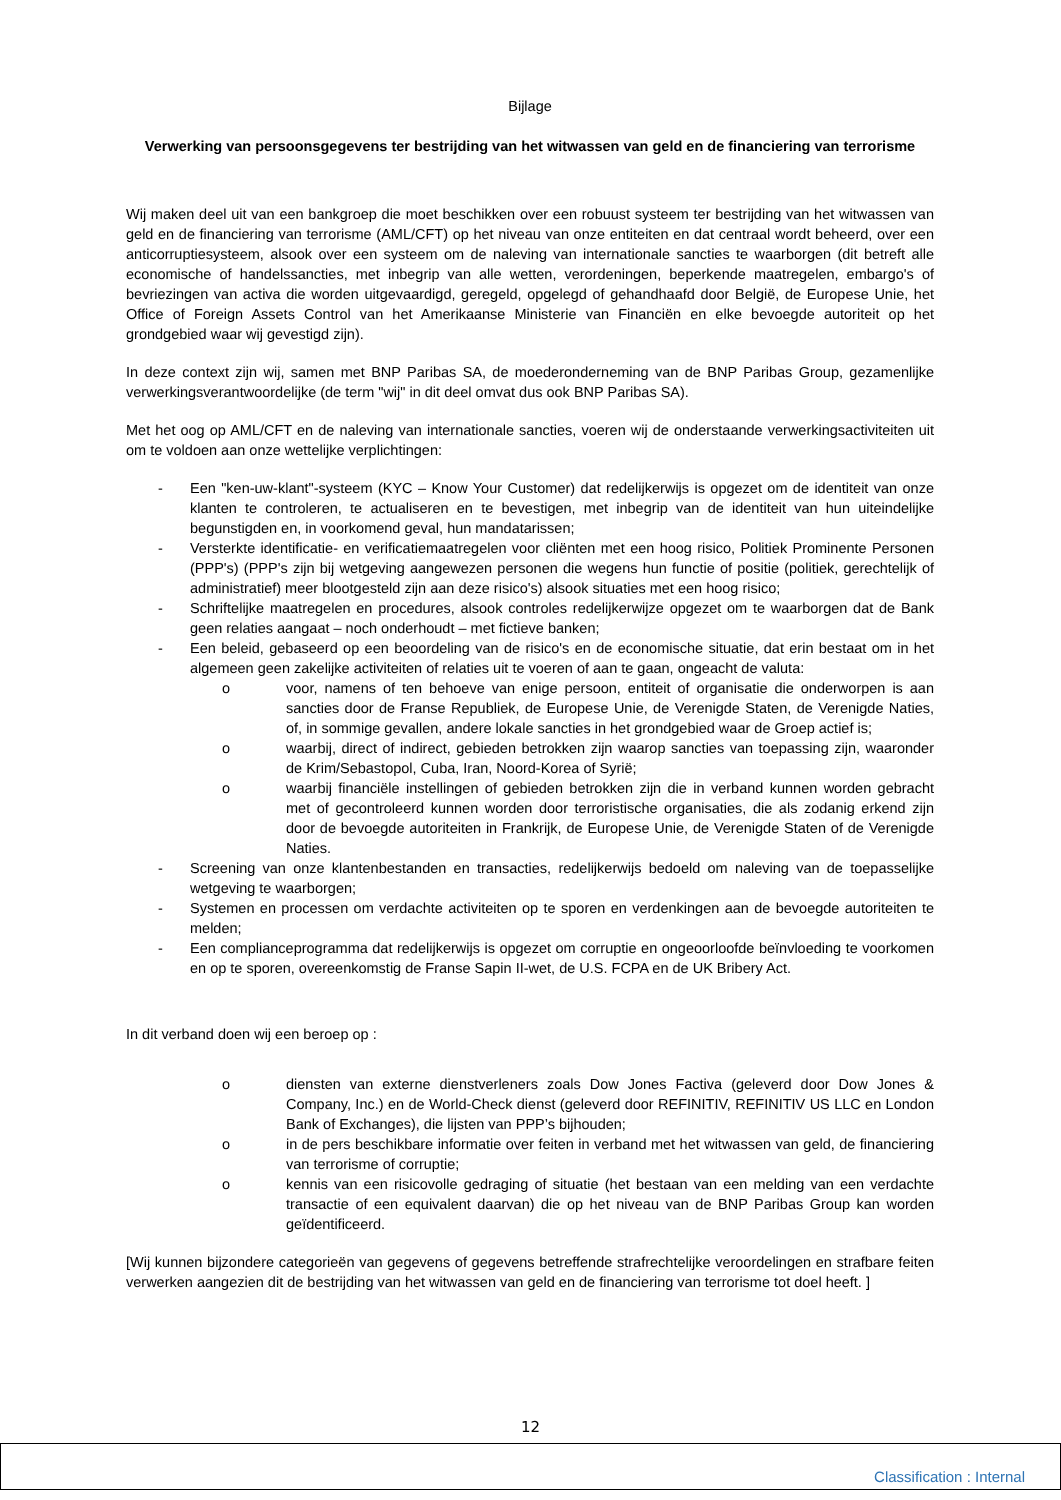Bijlage
Verwerking van persoonsgegevens ter bestrijding van het witwassen van geld en de financiering van terrorisme
Wij maken deel uit van een bankgroep die moet beschikken over een robuust systeem ter bestrijding van het witwassen van geld en de financiering van terrorisme (AML/CFT) op het niveau van onze entiteiten en dat centraal wordt beheerd, over een anticorruptiesysteem, alsook over een systeem om de naleving van internationale sancties te waarborgen (dit betreft alle economische of handelssancties, met inbegrip van alle wetten, verordeningen, beperkende maatregelen, embargo's of bevriezingen van activa die worden uitgevaardigd, geregeld, opgelegd of gehandhaafd door België, de Europese Unie, het Office of Foreign Assets Control van het Amerikaanse Ministerie van Financiën en elke bevoegde autoriteit op het grondgebied waar wij gevestigd zijn).
In deze context zijn wij, samen met BNP Paribas SA, de moederonderneming van de BNP Paribas Group, gezamenlijke verwerkingsverantwoordelijke (de term "wij" in dit deel omvat dus ook BNP Paribas SA).
Met het oog op AML/CFT en de naleving van internationale sancties, voeren wij de onderstaande verwerkingsactiviteiten uit om te voldoen aan onze wettelijke verplichtingen:
- Een "ken-uw-klant"-systeem (KYC – Know Your Customer) dat redelijkerwijs is opgezet om de identiteit van onze klanten te controleren, te actualiseren en te bevestigen, met inbegrip van de identiteit van hun uiteindelijke begunstigden en, in voorkomend geval, hun mandatarissen;
- Versterkte identificatie- en verificatiemaatregelen voor cliënten met een hoog risico, Politiek Prominente Personen (PPP's) (PPP's zijn bij wetgeving aangewezen personen die wegens hun functie of positie (politiek, gerechtelijk of administratief) meer blootgesteld zijn aan deze risico's) alsook situaties met een hoog risico;
- Schriftelijke maatregelen en procedures, alsook controles redelijkerwijze opgezet om te waarborgen dat de Bank geen relaties aangaat – noch onderhoudt – met fictieve banken;
- Een beleid, gebaseerd op een beoordeling van de risico's en de economische situatie, dat erin bestaat om in het algemeen geen zakelijke activiteiten of relaties uit te voeren of aan te gaan, ongeacht de valuta:
o voor, namens of ten behoeve van enige persoon, entiteit of organisatie die onderworpen is aan sancties door de Franse Republiek, de Europese Unie, de Verenigde Staten, de Verenigde Naties, of, in sommige gevallen, andere lokale sancties in het grondgebied waar de Groep actief is;
o waarbij, direct of indirect, gebieden betrokken zijn waarop sancties van toepassing zijn, waaronder de Krim/Sebastopol, Cuba, Iran, Noord-Korea of Syrië;
o waarbij financiële instellingen of gebieden betrokken zijn die in verband kunnen worden gebracht met of gecontroleerd kunnen worden door terroristische organisaties, die als zodanig erkend zijn door de bevoegde autoriteiten in Frankrijk, de Europese Unie, de Verenigde Staten of de Verenigde Naties.
- Screening van onze klantenbestanden en transacties, redelijkerwijs bedoeld om naleving van de toepasselijke wetgeving te waarborgen;
- Systemen en processen om verdachte activiteiten op te sporen en verdenkingen aan de bevoegde autoriteiten te melden;
- Een complianceprogramma dat redelijkerwijs is opgezet om corruptie en ongeoorloofde beïnvloeding te voorkomen en op te sporen, overeenkomstig de Franse Sapin II-wet, de U.S. FCPA en de UK Bribery Act.
In dit verband doen wij een beroep op :
o diensten van externe dienstverleners zoals Dow Jones Factiva (geleverd door Dow Jones & Company, Inc.) en de World-Check dienst (geleverd door REFINITIV, REFINITIV US LLC en London Bank of Exchanges), die lijsten van PPP’s bijhouden;
o in de pers beschikbare informatie over feiten in verband met het witwassen van geld, de financiering van terrorisme of corruptie;
o kennis van een risicovolle gedraging of situatie (het bestaan van een melding van een verdachte transactie of een equivalent daarvan) die op het niveau van de BNP Paribas Group kan worden geïdentificeerd.
[Wij kunnen bijzondere categorieën van gegevens of gegevens betreffende strafrechtelijke veroordelingen en strafbare feiten verwerken aangezien dit de bestrijding van het witwassen van geld en de financiering van terrorisme tot doel heeft. ]
12
Classification : Internal